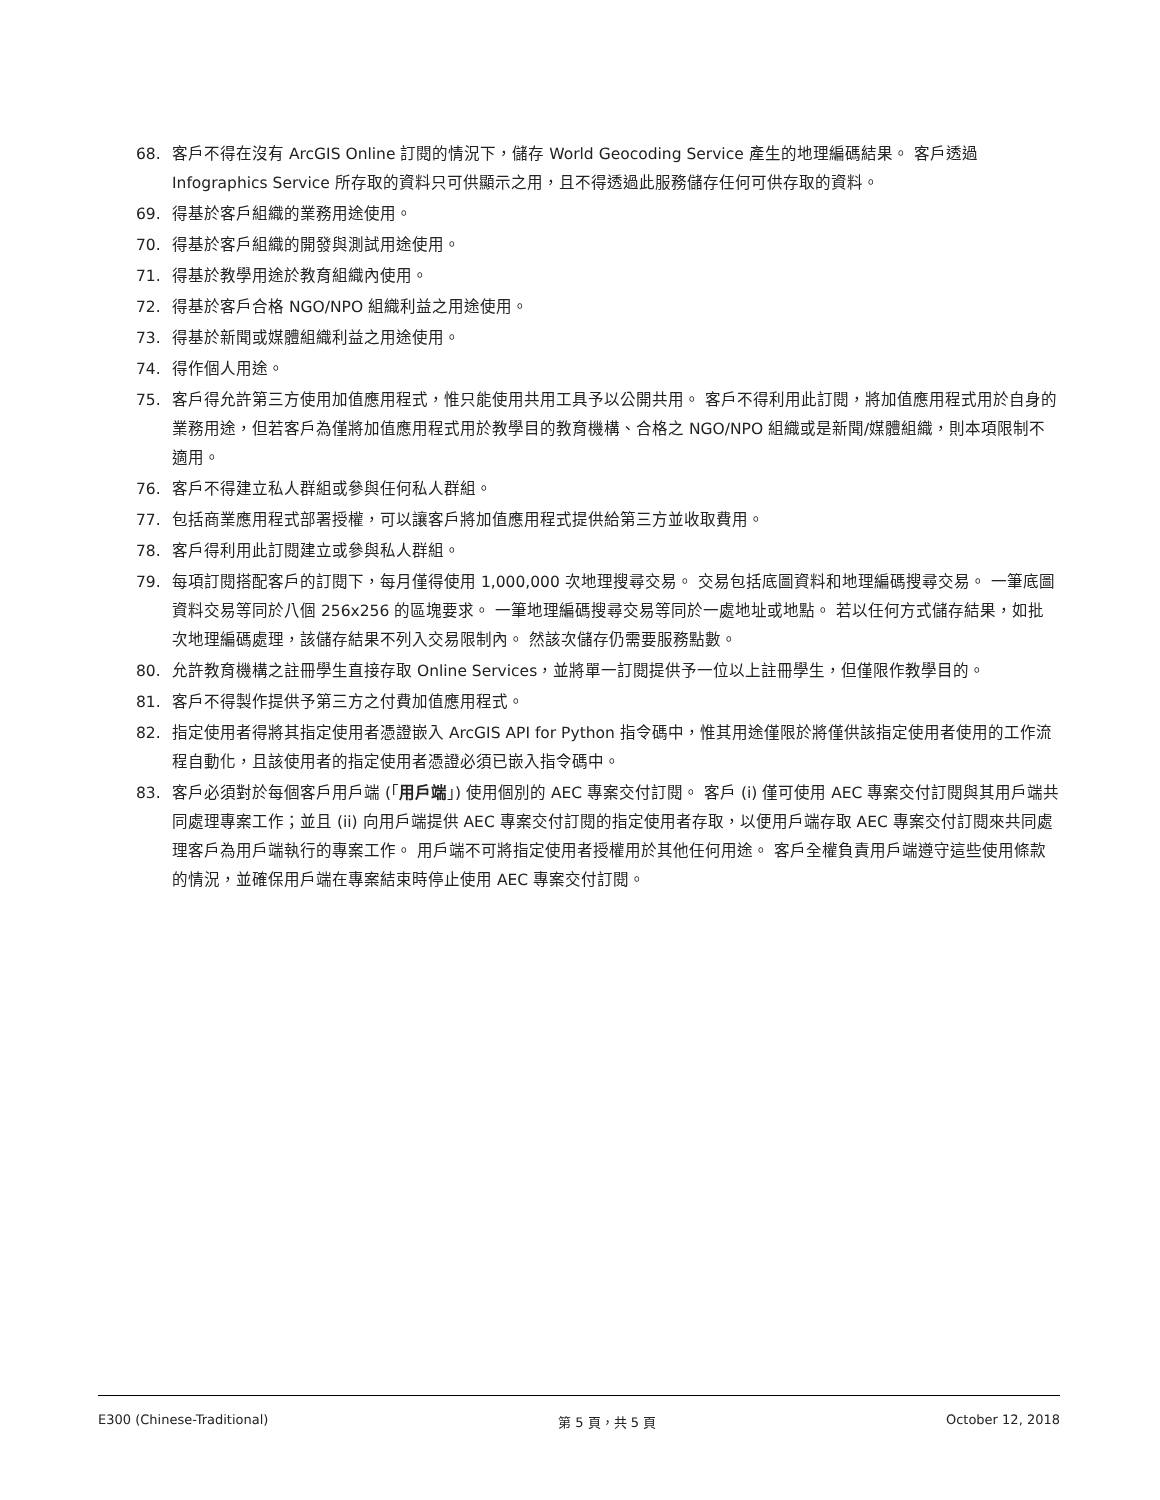68. 客戶不得在沒有 ArcGIS Online 訂閱的情況下，儲存 World Geocoding Service 產生的地理編碼結果。 客戶透過 Infographics Service 所存取的資料只可供顯示之用，且不得透過此服務儲存任何可供存取的資料。
69. 得基於客戶組織的業務用途使用。
70. 得基於客戶組織的開發與測試用途使用。
71. 得基於教學用途於教育組織內使用。
72. 得基於客戶合格 NGO/NPO 組織利益之用途使用。
73. 得基於新聞或媒體組織利益之用途使用。
74. 得作個人用途。
75. 客戶得允許第三方使用加值應用程式，惟只能使用共用工具予以公開共用。 客戶不得利用此訂閱，將加值應用程式用於自身的業務用途，但若客戶為僅將加值應用程式用於教學目的教育機構、合格之 NGO/NPO 組織或是新聞/媒體組織，則本項限制不適用。
76. 客戶不得建立私人群組或參與任何私人群組。
77. 包括商業應用程式部署授權，可以讓客戶將加值應用程式提供給第三方並收取費用。
78. 客戶得利用此訂閱建立或參與私人群組。
79. 每項訂閱搭配客戶的訂閱下，每月僅得使用 1,000,000 次地理搜尋交易。 交易包括底圖資料和地理編碼搜尋交易。 一筆底圖資料交易等同於八個 256x256 的區塊要求。 一筆地理編碼搜尋交易等同於一處地址或地點。 若以任何方式儲存結果，如批次地理編碼處理，該儲存結果不列入交易限制內。 然該次儲存仍需要服務點數。
80. 允許教育機構之註冊學生直接存取 Online Services，並將單一訂閱提供予一位以上註冊學生，但僅限作教學目的。
81. 客戶不得製作提供予第三方之付費加值應用程式。
82. 指定使用者得將其指定使用者憑證嵌入 ArcGIS API for Python 指令碼中，惟其用途僅限於將僅供該指定使用者使用的工作流程自動化，且該使用者的指定使用者憑證必須已嵌入指令碼中。
83. 客戶必須對於每個客戶用戶端 (「用戶端」) 使用個別的 AEC 專案交付訂閱。 客戶 (i) 僅可使用 AEC 專案交付訂閱與其用戶端共同處理專案工作；並且 (ii) 向用戶端提供 AEC 專案交付訂閱的指定使用者存取，以便用戶端存取 AEC 專案交付訂閱來共同處理客戶為用戶端執行的專案工作。 用戶端不可將指定使用者授權用於其他任何用途。 客戶全權負責用戶端遵守這些使用條款的情況，並確保用戶端在專案結束時停止使用 AEC 專案交付訂閱。
E300 (Chinese-Traditional) 第 5 頁，共 5 頁 October 12, 2018